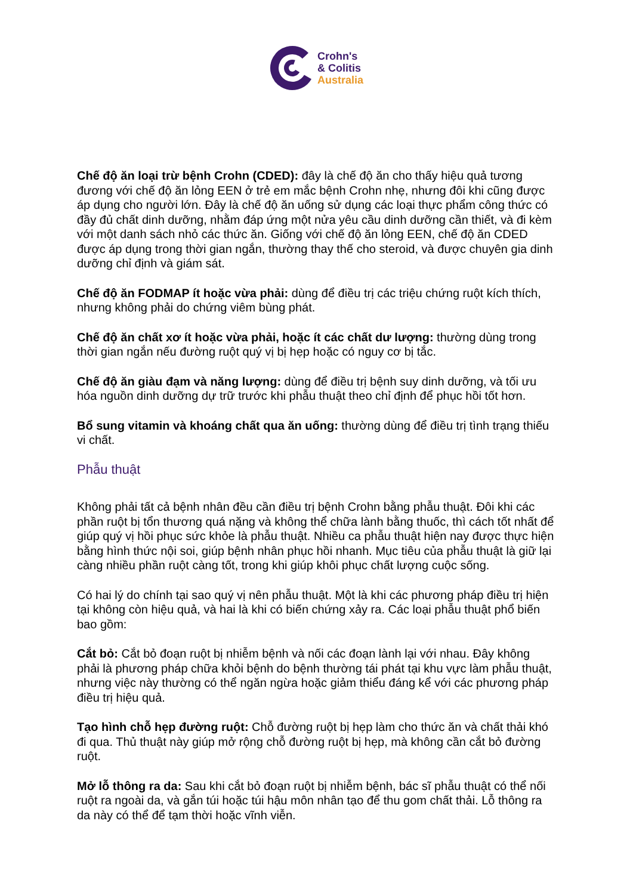Crohn's
& Colitis
Australia
Chế độ ăn loại trừ bệnh Crohn (CDED): đây là chế độ ăn cho thấy hiệu quả tương đương với chế độ ăn lỏng EEN ở trẻ em mắc bệnh Crohn nhẹ, nhưng đôi khi cũng được áp dụng cho người lớn. Đây là chế độ ăn uống sử dụng các loại thực phẩm công thức có đầy đủ chất dinh dưỡng, nhằm đáp ứng một nửa yêu cầu dinh dưỡng cần thiết, và đi kèm với một danh sách nhỏ các thức ăn. Giống với chế độ ăn lỏng EEN, chế độ ăn CDED được áp dụng trong thời gian ngắn, thường thay thế cho steroid, và được chuyên gia dinh dưỡng chỉ định và giám sát.
Chế độ ăn FODMAP ít hoặc vừa phải: dùng để điều trị các triệu chứng ruột kích thích, nhưng không phải do chứng viêm bùng phát.
Chế độ ăn chất xơ ít hoặc vừa phải, hoặc ít các chất dư lượng: thường dùng trong thời gian ngắn nếu đường ruột quý vị bị hẹp hoặc có nguy cơ bị tắc.
Chế độ ăn giàu đạm và năng lượng: dùng để điều trị bệnh suy dinh dưỡng, và tối ưu hóa nguồn dinh dưỡng dự trữ trước khi phẫu thuật theo chỉ định để phục hồi tốt hơn.
Bổ sung vitamin và khoáng chất qua ăn uống: thường dùng để điều trị tình trạng thiếu vi chất.
Phẫu thuật
Không phải tất cả bệnh nhân đều cần điều trị bệnh Crohn bằng phẫu thuật. Đôi khi các phần ruột bị tổn thương quá nặng và không thể chữa lành bằng thuốc, thì cách tốt nhất để giúp quý vị hồi phục sức khỏe là phẫu thuật. Nhiều ca phẫu thuật hiện nay được thực hiện bằng hình thức nội soi, giúp bệnh nhân phục hồi nhanh. Mục tiêu của phẫu thuật là giữ lại càng nhiều phần ruột càng tốt, trong khi giúp khôi phục chất lượng cuộc sống.
Có hai lý do chính tại sao quý vị nên phẫu thuật. Một là khi các phương pháp điều trị hiện tại không còn hiệu quả, và hai là khi có biến chứng xảy ra. Các loại phẫu thuật phổ biến bao gồm:
Cắt bỏ: Cắt bỏ đoạn ruột bị nhiễm bệnh và nối các đoạn lành lại với nhau. Đây không phải là phương pháp chữa khỏi bệnh do bệnh thường tái phát tại khu vực làm phẫu thuật, nhưng việc này thường có thể ngăn ngừa hoặc giảm thiểu đáng kể với các phương pháp điều trị hiệu quả.
Tạo hình chỗ hẹp đường ruột: Chỗ đường ruột bị hẹp làm cho thức ăn và chất thải khó đi qua. Thủ thuật này giúp mở rộng chỗ đường ruột bị hẹp, mà không cần cắt bỏ đường ruột.
Mở lỗ thông ra da: Sau khi cắt bỏ đoạn ruột bị nhiễm bệnh, bác sĩ phẫu thuật có thể nối ruột ra ngoài da, và gắn túi hoặc túi hậu môn nhân tạo để thu gom chất thải. Lỗ thông ra da này có thể để tạm thời hoặc vĩnh viễn.